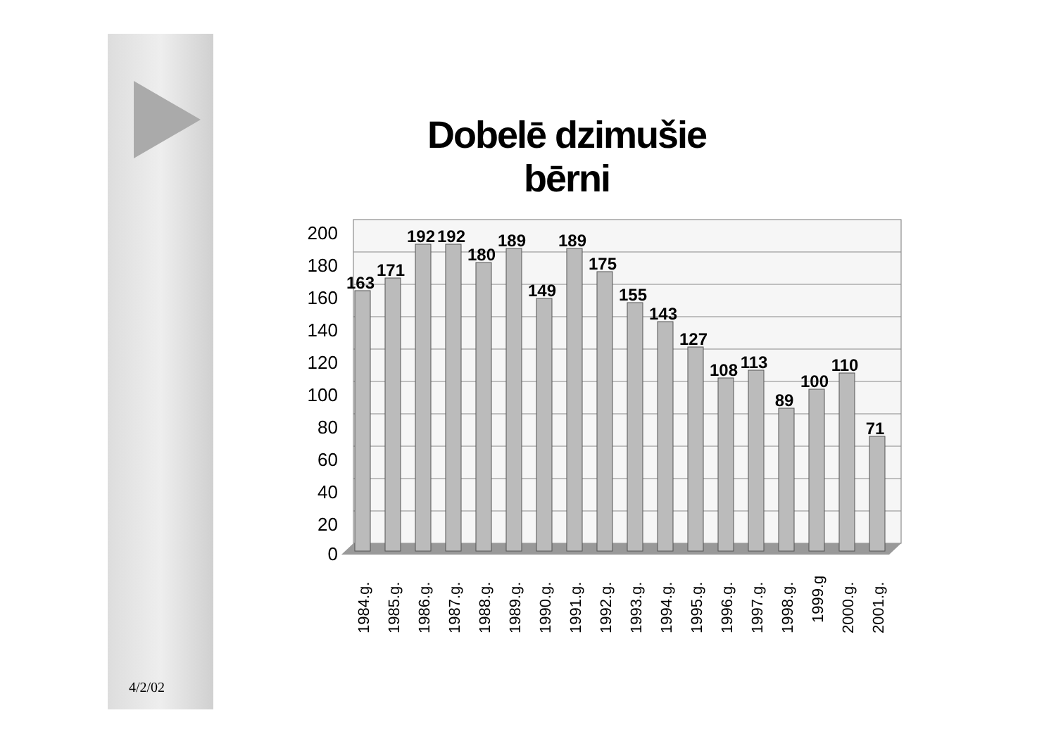Dobelē dzimušie bērni
200
180
160
140
120
100
80
60
40
20
0
163
171
192
192
180
189
149
189
175
155
143
127
108
113
89
100
110
71
1984.g.
1985.g.
1986.g.
1987.g.
1988.g.
1989.g.
1990.g.
1991.g.
1992.g.
1993.g.
1994.g.
1995.g.
1996.g.
1997.g.
1998.g.
1999.g
2000.g.
2001.g.
4/2/02